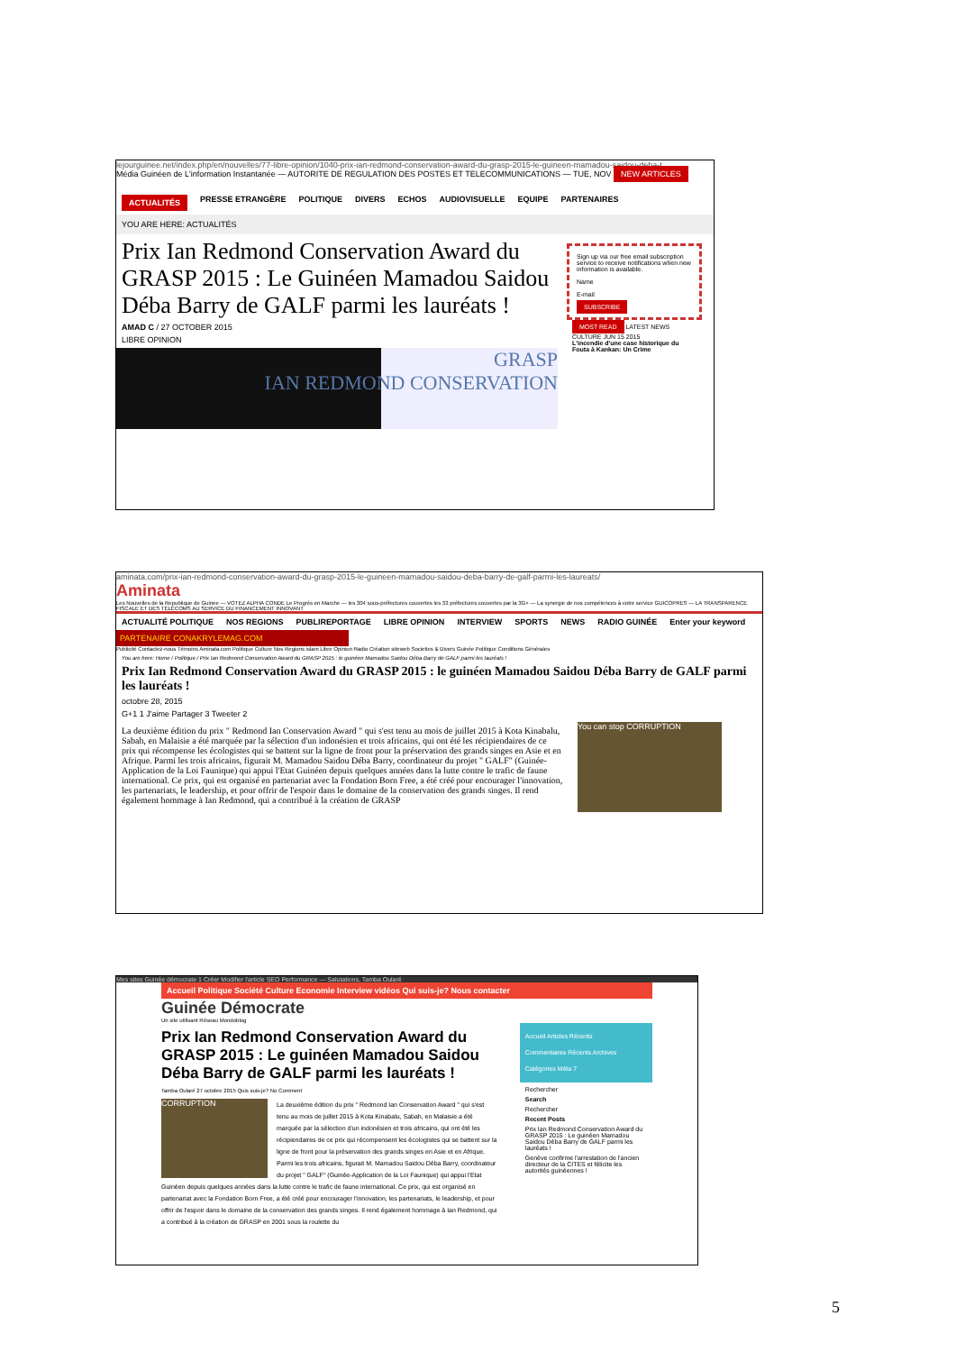lejourguinee.net/index.php/en/nouvelles/77-libre-opinion/1040-prix-ian-redmond-conservation-award-du-grasp-2015-le-guineen-mamadou-saidou-deba-t
Média Guinéen de L'information Instantanée — AUTORITE DE REGULATION DES POSTES ET TELECOMMUNICATIONS — TUE, NOV NEW ARTICLES
ACTUALITÉS PRESSE ETRANGÈRE POLITIQUE DIVERS ECHOS AUDIOVISUELLE EQUIPE PARTENAIRES
YOU ARE HERE: ACTUALITÉS
Prix Ian Redmond Conservation Award du GRASP 2015 : Le Guinéen Mamadou Saidou Déba Barry de GALF parmi les lauréats !
AMAD C / 27 OCTOBER 2015
LIBRE OPINION
GRASP
IAN REDMOND CONSERVATION
Sign up via our free email subscription service to receive notifications when new information is available.
Name
E-mail
SUBSCRIBE
MOST READ LATEST NEWS
CULTURE JUN 15 2015
L'incendie d'une case historique du Fouta à Kankan: Un Crime
aminata.com/prix-ian-redmond-conservation-award-du-grasp-2015-le-guineen-mamadou-saidou-deba-barry-de-galf-parmi-les-laureats/
Aminata
Les Nouvelles de la Republique de Guinee — VOTEZ ALPHA CONDE Le Progrès en Marche — les 304 sous-préfectures couvertes les 33 préfectures couvertes par la 3G+ — La synergie de nos compétences à votre service GUICOPRES — LA TRANSPARENCE FISCALE ET DES TÉLÉCOMS AU SERVICE DU FINANCEMENT INNOVANT
ACTUALITÉ POLITIQUE NOS REGIONS PUBLIREPORTAGE LIBRE OPINION INTERVIEW SPORTS NEWS RADIO GUINÉE Enter your keyword
PARTENAIRE CONAKRYLEMAG.COM
Publicité Contactez-nous Témoins Aminata.com Politique Culture Nos Regions islam Libre Opinion Radio Création siteweb Societies & Divers Guinée Politique Conditions Générales
You are here: Home / Politique / Prix Ian Redmond Conservation Award du GRASP 2015 : le guinéen Mamadou Saidou Déba Barry de GALF parmi les lauréats !
Prix Ian Redmond Conservation Award du GRASP 2015 : le guinéen Mamadou Saidou Déba Barry de GALF parmi les lauréats !
octobre 28, 2015
G+1 1 J'aime Partager 3 Tweeter 2
La deuxième édition du prix " Redmond Ian Conservation Award " qui s'est tenu au mois de juillet 2015 à Kota Kinabalu, Sabah, en Malaisie a été marquée par la sélection d'un indonésien et trois africains, qui ont été les récipiendaires de ce prix qui récompense les écologistes qui se battent sur la ligne de front pour la préservation des grands singes en Asie et en Afrique. Parmi les trois africains, figurait M. Mamadou Saidou Déba Barry, coordinateur du projet " GALF" (Guinée-Application de la Loi Faunique) qui appui l'Etat Guinéen depuis quelques années dans la lutte contre le trafic de faune international. Ce prix, qui est organisé en partenariat avec la Fondation Born Free, a été créé pour encourager l'innovation, les partenariats, le leadership, et pour offrir de l'espoir dans le domaine de la conservation des grands singes. Il rend également hommage à Ian Redmond, qui a contribué à la création de GRASP
You can stop CORRUPTION
Mes sites Guinée démocrate 1 Créer Modifier l'article SEO Performance — Salutations, Tamba Oularé
Accueil Politique Société Culture Economie Interview vidéos Qui suis-je? Nous contacter
Guinée Démocrate
Un site utilisant Réseau Mondoblog
Prix Ian Redmond Conservation Award du GRASP 2015 : Le guinéen Mamadou Saidou Déba Barry de GALF parmi les lauréats !
Tamba Oularé 27 octobre 2015 Quis suis-je? No Comment
CORRUPTION
La deuxième édition du prix " Redmond Ian Conservation Award " qui s'est tenu au mois de juillet 2015 à Kota Kinabalu, Sabah, en Malaisie a été marquée par la sélection d'un indonésien et trois africains, qui ont été les récipiendaires de ce prix qui récompensent les écologistes qui se battent sur la ligne de front pour la préservation des grands singes en Asie et en Afrique. Parmi les trois africains, figurait M. Mamadou Saidou Déba Barry, coordinateur du projet " GALF" (Guinée-Application de la Loi Faunique) qui appui l'Etat Guinéen depuis quelques années dans la lutte contre le trafic de faune international. Ce prix, qui est organisé en partenariat avec la Fondation Born Free, a été créé pour encourager l'innovation, les partenariats, le leadership, et pour offrir de l'espoir dans le domaine de la conservation des grands singes. Il rend également hommage à Ian Redmond, qui a contribué à la création de GRASP en 2001 sous la roulette du
Accueil Articles Récents
Commentaires Récents Archives
Catégories Méta 7
Rechercher
Search
Rechercher
Recent Posts
Prix Ian Redmond Conservation Award du GRASP 2015 : Le guinéen Mamadou Saidou Déba Barry de GALF parmi les lauréats !
Genève confirme l'arrestation de l'ancien directeur de la CITES et félicite les autorités guinéennes !
5